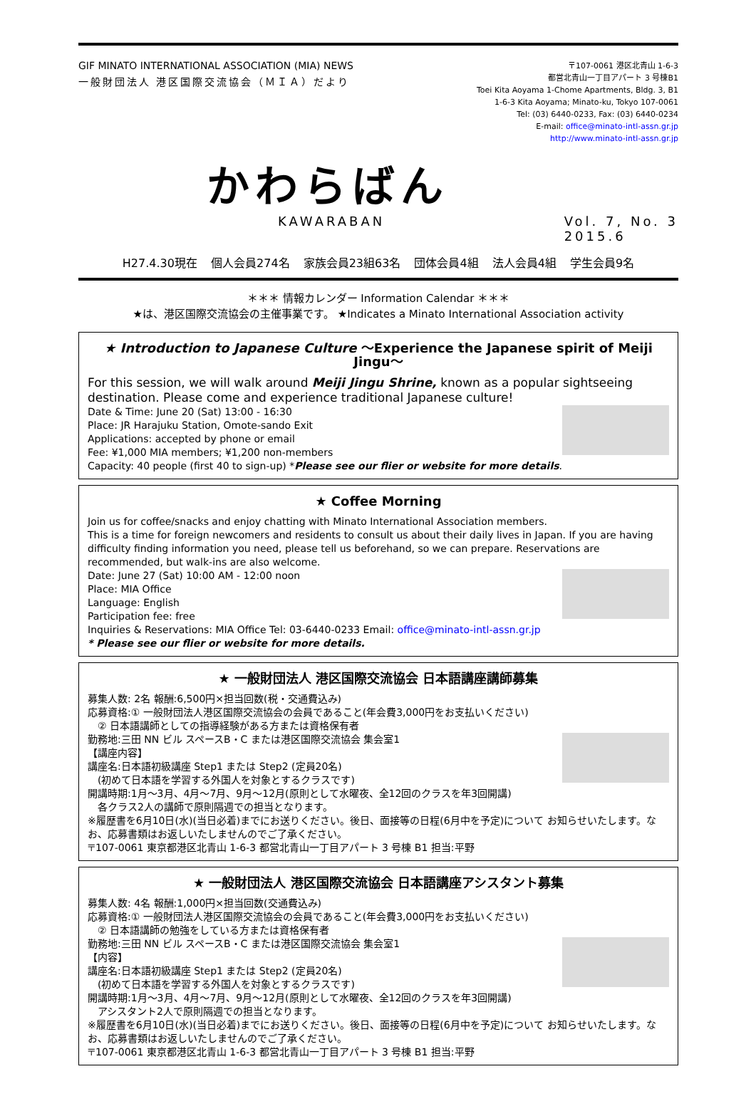GIF MINATO INTERNATIONAL ASSOCIATION (MIA) NEWS
一般財団法人 港区国際交流協会（ＭＩＡ）だより
〒107-0061 港区北青山 1-6-3
都営北青山一丁目アパート 3 号棟B1
Toei Kita Aoyama 1-Chome Apartments, Bldg. 3, B1
1-6-3 Kita Aoyama; Minato-ku, Tokyo 107-0061
Tel: (03) 6440-0233, Fax: (03) 6440-0234
E-mail: office@minato-intl-assn.gr.jp
http://www.minato-intl-assn.gr.jp
かわらばん
KAWARABAN Vol. 7, No. 3
2015.6
H27.4.30現在 個人会員274名 家族会員23組63名 団体会員4組 法人会員4組 学生会員9名
＊＊＊ 情報カレンダー Information Calendar ＊＊＊
★は、港区国際交流協会の主催事業です。 ★Indicates a Minato International Association activity
★ Introduction to Japanese Culture ～Experience the Japanese spirit of Meiji Jingu～
For this session, we will walk around Meiji Jingu Shrine, known as a popular sightseeing destination. Please come and experience traditional Japanese culture!
Date & Time: June 20 (Sat) 13:00 - 16:30
Place: JR Harajuku Station, Omote-sando Exit
Applications: accepted by phone or email
Fee: ¥1,000 MIA members; ¥1,200 non-members
Capacity: 40 people (first 40 to sign-up) *Please see our flier or website for more details.
★ Coffee Morning
Join us for coffee/snacks and enjoy chatting with Minato International Association members.
This is a time for foreign newcomers and residents to consult us about their daily lives in Japan. If you are having difficulty finding information you need, please tell us beforehand, so we can prepare. Reservations are recommended, but walk-ins are also welcome.
Date: June 27 (Sat) 10:00 AM - 12:00 noon
Place: MIA Office
Language: English
Participation fee: free
Inquiries & Reservations: MIA Office Tel: 03-6440-0233 Email: office@minato-intl-assn.gr.jp
* Please see our flier or website for more details.
★ 一般財団法人 港区国際交流協会 日本語講座講師募集
募集人数: 2名 報酬:6,500円×担当回数(税・交通費込み)
応募資格:① 一般財団法人港区国際交流協会の会員であること(年会費3,000円をお支払いください)
　② 日本語講師としての指導経験がある方または資格保有者
勤務地:三田 NN ビル スペースB・C または港区国際交流協会 集会室1
【講座内容】
講座名:日本語初級講座 Step1 または Step2 (定員20名)
　(初めて日本語を学習する外国人を対象とするクラスです)
開講時期:1月～3月、4月～7月、9月～12月(原則として水曜夜、全12回のクラスを年3回開講)
　各クラス2人の講師で原則隔週での担当となります。
※履歴書を6月10日(水)(当日必着)までにお送りください。後日、面接等の日程(6月中を予定)について お知らせいたします。なお、応募書類はお返しいたしませんのでご了承ください。
〒107-0061 東京都港区北青山 1-6-3 都営北青山一丁目アパート 3 号棟 B1 担当:平野
★ 一般財団法人 港区国際交流協会 日本語講座アシスタント募集
募集人数: 4名 報酬:1,000円×担当回数(交通費込み)
応募資格:① 一般財団法人港区国際交流協会の会員であること(年会費3,000円をお支払いください)
　② 日本語講師の勉強をしている方または資格保有者
勤務地:三田 NN ビル スペースB・C または港区国際交流協会 集会室1
【内容】
講座名:日本語初級講座 Step1 または Step2 (定員20名)
　(初めて日本語を学習する外国人を対象とするクラスです)
開講時期:1月～3月、4月～7月、9月～12月(原則として水曜夜、全12回のクラスを年3回開講)
　アシスタント2人で原則隔週での担当となります。
※履歴書を6月10日(水)(当日必着)までにお送りください。後日、面接等の日程(6月中を予定)について お知らせいたします。なお、応募書類はお返しいたしませんのでご了承ください。
〒107-0061 東京都港区北青山 1-6-3 都営北青山一丁目アパート 3 号棟 B1 担当:平野